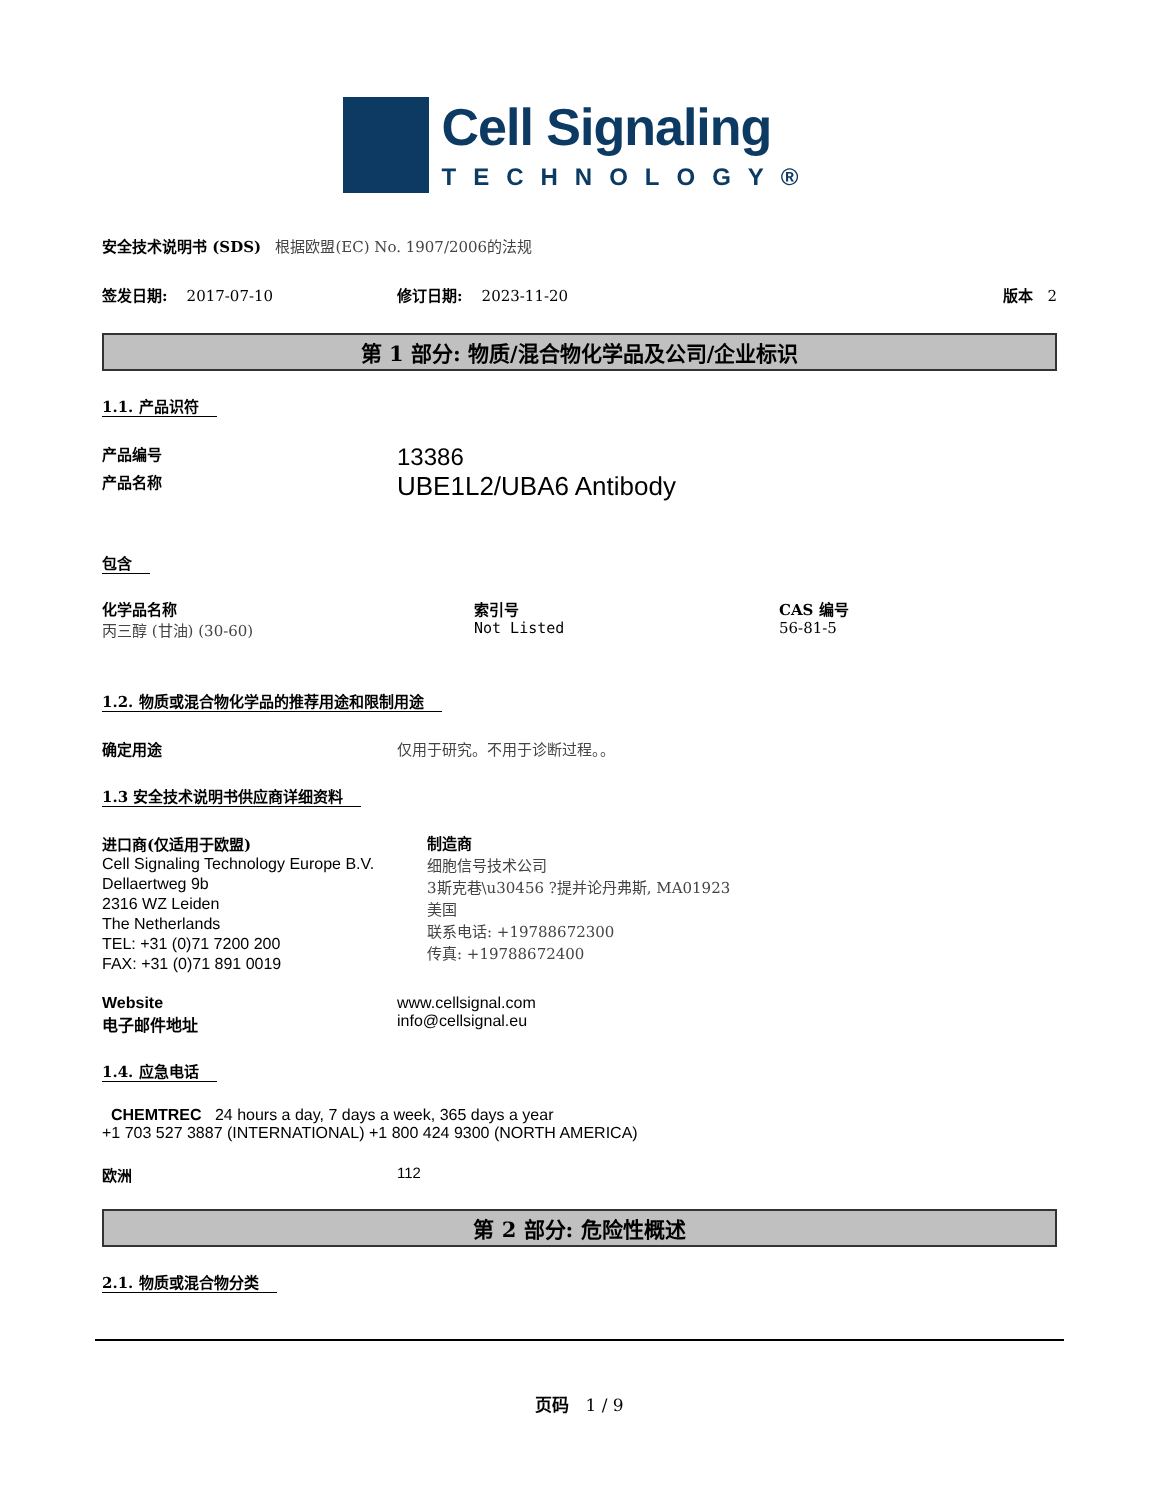Cell Signaling
TECHNOLOGY®
安全技术说明书 (SDS) 根据欧盟(EC) No. 1907/2006的法规
签发日期: 2017-07-10 修订日期: 2023-11-20 版本 2
第 1 部分: 物质/混合物化学品及公司/企业标识
1.1. 产品识符
产品编号
13386
产品名称
UBE1L2/UBA6 Antibody
包含
化学品名称
丙三醇 (甘油) (30-60)
索引号
Not Listed
CAS 编号
56-81-5
1.2. 物质或混合物化学品的推荐用途和限制用途
确定用途 仅用于研究。不用于诊断过程。。
1.3 安全技术说明书供应商详细资料
进口商(仅适用于欧盟)
Cell Signaling Technology Europe B.V.
Dellaertweg 9b
2316 WZ Leiden
The Netherlands
TEL: +31 (0)71 7200 200
FAX: +31 (0)71 891 0019
制造商
细胞信号技术公司
3斯克巷\u30456 ?提并论丹弗斯, MA01923
美国
联系电话: +19788672300
传真: +19788672400
Website
电子邮件地址
www.cellsignal.com
info@cellsignal.eu
1.4. 应急电话
CHEMTREC 24 hours a day, 7 days a week, 365 days a year
+1 703 527 3887 (INTERNATIONAL) +1 800 424 9300 (NORTH AMERICA)
欧洲 112
第 2 部分: 危险性概述
2.1. 物质或混合物分类
页码 1 / 9